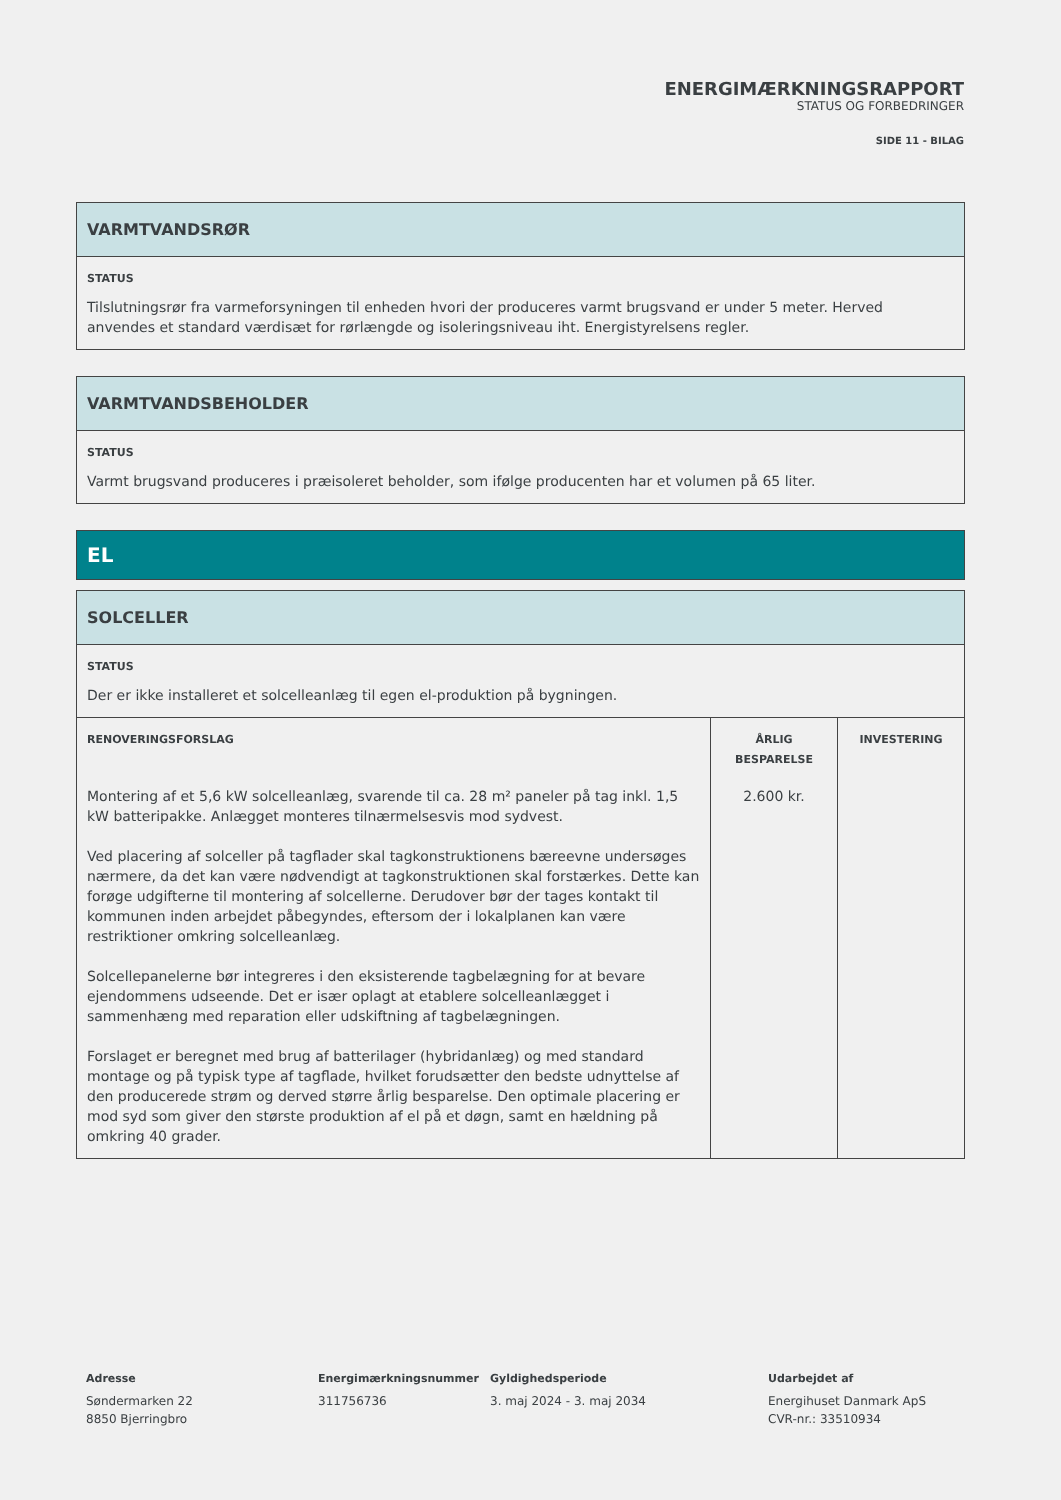ENERGIMÆRKNINGSRAPPORT
STATUS OG FORBEDRINGER
SIDE 11 - BILAG
VARMTVANDSRØR
STATUS
Tilslutningsrør fra varmeforsyningen til enheden hvori der produceres varmt brugsvand er under 5 meter. Herved anvendes et standard værdisæt for rørlængde og isoleringsniveau iht. Energistyrelsens regler.
VARMTVANDSBEHOLDER
STATUS
Varmt brugsvand produceres i præisoleret beholder, som ifølge producenten har et volumen på 65 liter.
EL
SOLCELLER
STATUS
Der er ikke installeret et solcelleanlæg til egen el-produktion på bygningen.
| RENOVERINGSFORSLAG | ÅRLIG BESPARELSE | INVESTERING |
| --- | --- | --- |
| Montering af et 5,6 kW solcelleanlæg, svarende til ca. 28 m² paneler på tag inkl. 1,5 kW batteripakke. Anlægget monteres tilnærmelsesvis mod sydvest. Ved placering af solceller på tagflader skal tagkonstruktionens bæreevne undersøges nærmere, da det kan være nødvendigt at tagkonstruktionen skal forstærkes. Dette kan forøge udgifterne til montering af solcellerne. Derudover bør der tages kontakt til kommunen inden arbejdet påbegyndes, eftersom der i lokalplanen kan være restriktioner omkring solcelleanlæg. Solcellepanelerne bør integreres i den eksisterende tagbelægning for at bevare ejendommens udseende. Det er især oplagt at etablere solcelleanlægget i sammenhæng med reparation eller udskiftning af tagbelægningen. Forslaget er beregnet med brug af batterilager (hybridanlæg) og med standard montage og på typisk type af tagflade, hvilket forudsætter den bedste udnyttelse af den producerede strøm og derved større årlig besparelse. Den optimale placering er mod syd som giver den største produktion af el på et døgn, samt en hældning på omkring 40 grader. | 2.600 kr. | |
Adresse
Søndermarken 22
8850 Bjerringbro
Energimærkningsnummer
311756736
Gyldighedsperiode
3. maj 2024 - 3. maj 2034
Udarbejdet af
Energihuset Danmark ApS
CVR-nr.: 33510934